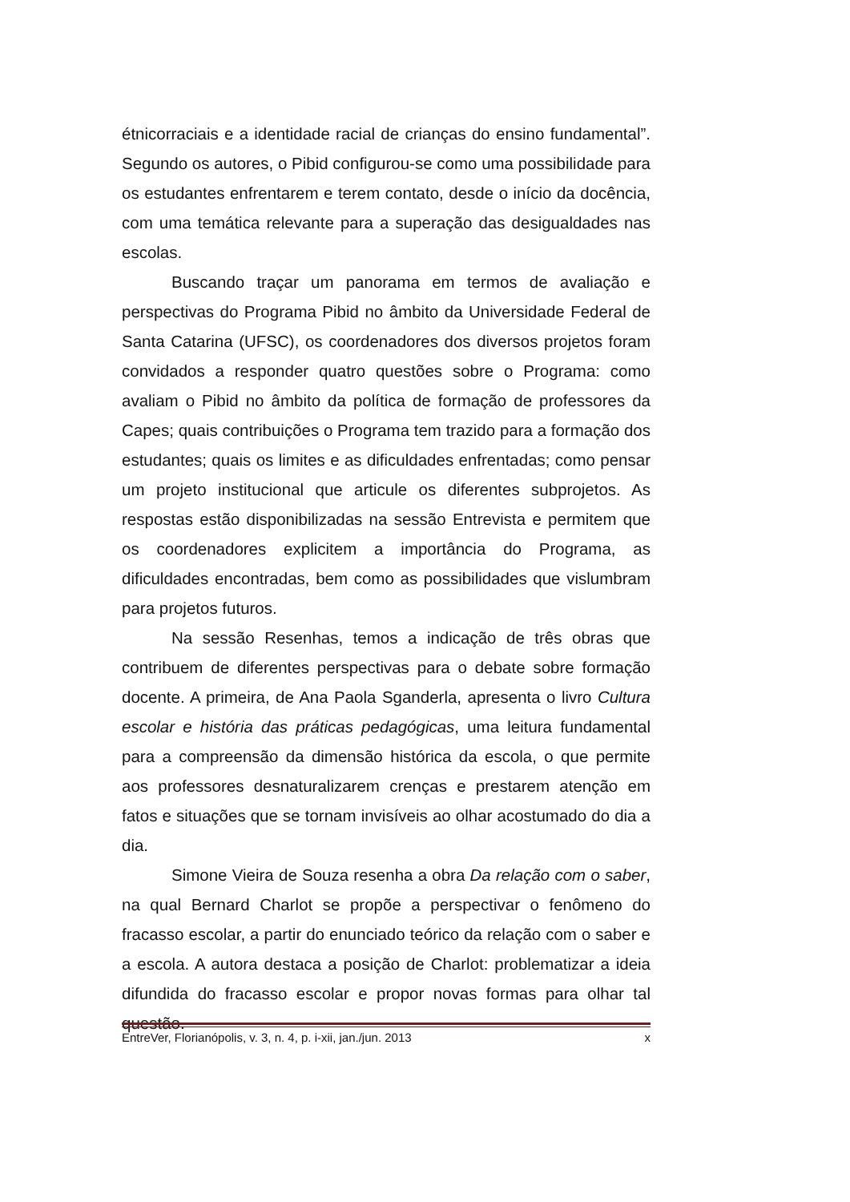étnicorraciais e a identidade racial de crianças do ensino fundamental”. Segundo os autores, o Pibid configurou-se como uma possibilidade para os estudantes enfrentarem e terem contato, desde o início da docência, com uma temática relevante para a superação das desigualdades nas escolas.
Buscando traçar um panorama em termos de avaliação e perspectivas do Programa Pibid no âmbito da Universidade Federal de Santa Catarina (UFSC), os coordenadores dos diversos projetos foram convidados a responder quatro questões sobre o Programa: como avaliam o Pibid no âmbito da política de formação de professores da Capes; quais contribuições o Programa tem trazido para a formação dos estudantes; quais os limites e as dificuldades enfrentadas; como pensar um projeto institucional que articule os diferentes subprojetos. As respostas estão disponibilizadas na sessão Entrevista e permitem que os coordenadores explicitem a importância do Programa, as dificuldades encontradas, bem como as possibilidades que vislumbram para projetos futuros.
Na sessão Resenhas, temos a indicação de três obras que contribuem de diferentes perspectivas para o debate sobre formação docente. A primeira, de Ana Paola Sganderla, apresenta o livro Cultura escolar e história das práticas pedagógicas, uma leitura fundamental para a compreensão da dimensão histórica da escola, o que permite aos professores desnaturalizarem crenças e prestarem atenção em fatos e situações que se tornam invisíveis ao olhar acostumado do dia a dia.
Simone Vieira de Souza resenha a obra Da relação com o saber, na qual Bernard Charlot se propõe a perspectivar o fenômeno do fracasso escolar, a partir do enunciado teórico da relação com o saber e a escola. A autora destaca a posição de Charlot: problematizar a ideia difundida do fracasso escolar e propor novas formas para olhar tal questão.
EntreVer, Florianópolis, v. 3, n. 4, p. i-xii, jan./jun. 2013 x